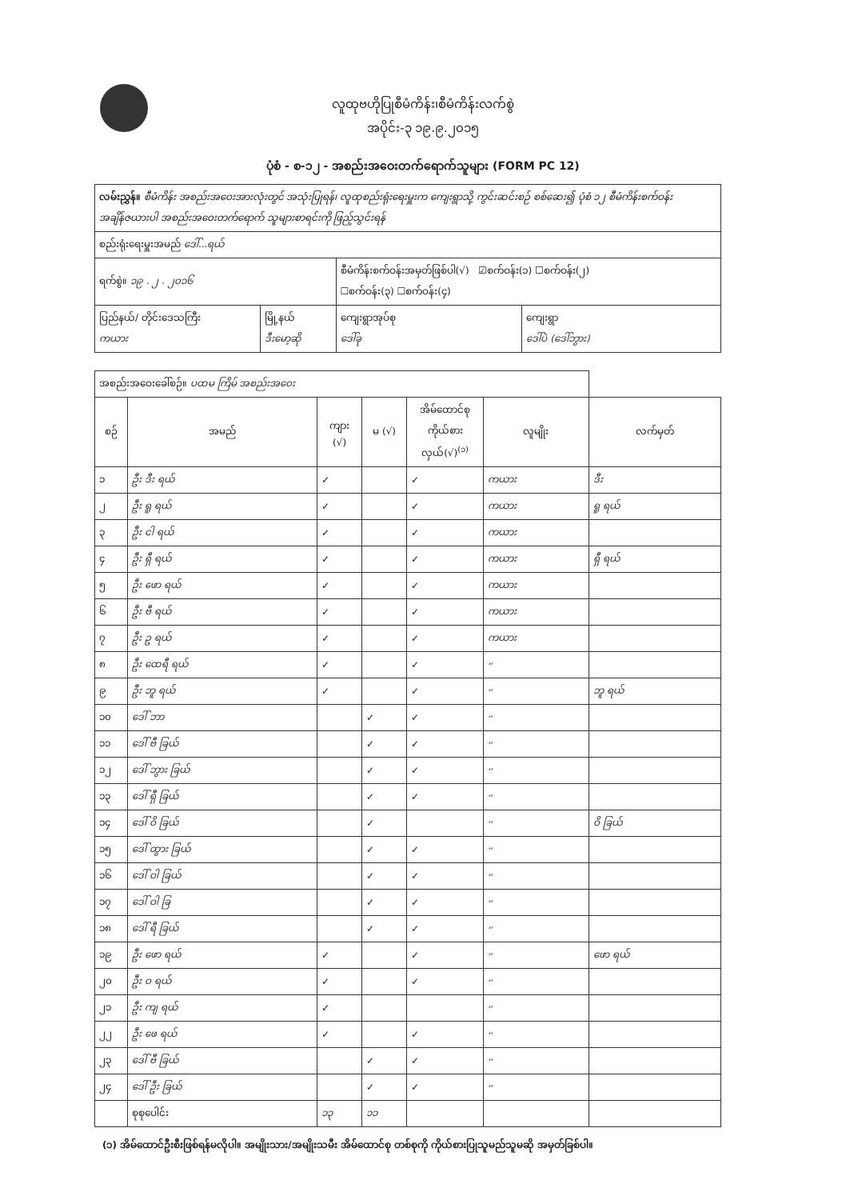လူထုဗဟိုပြုစီမံကိန်း၊စီမံကိန်းလက်စွဲ
အပိုင်း-၃ ၁၉.၉.၂၀၁၅
ပုံစံ - စ-၁၂ - အစည်းအဝေးတက်ရောက်သူများ (FORM PC 12)
| လမ်းညွှန်။ စီမံကိန်း အစည်းအဝေးအားလုံးတွင် အသုံးပြုရန်၊ လူထုစည်းရုံးရေးမှူးက ကျေးရွာသို့ ကွင်းဆင်းစဉ် စစ်ဆေး၍ ပုံစံ ၁၂ စီမံကိန်းစက်ဝန်းအချိန်ဇယားပါ အစည်းအဝေးတက်ရောက် သူများစာရင်းကို ဖြည့်သွင်းရန် | | | |
| စည်းရုံးရေးမှူးအမည် ဒေါ်...ရယ် | | | |
| ရက်စွဲ။ ၁၉ . ၂ . ၂၀၁၆ | | စီမံကိန်းစက်ဝန်းအမှတ်ဖြစ်ပါ(√) ☑စက်ဝန်း(၁) ☐စက်ဝန်း(၂) ☐စက်ဝန်း(၃) ☐စက်ဝန်း(၄) | |
| ပြည်နယ်/ တိုင်းဒေသကြီး ကယား | မြို့နယ် ဒီးမော့ဆို | ကျေးရွာအုပ်စု ဒေါ်ခု | ကျေးရွာ ဒေါ်ပဲ (ဒေါ်ဘွား) |
| အစည်းအဝေးခေါ်စဉ်။ ပထမ ကြိမ် အစည်းအဝေး | | | | | | |
| စဉ် | အမည် | ကျား (√) | မ (√) | အိမ်ထောင်စုကိုယ်စား လှယ်(√)<sup>(၁)</sup> | လူမျိုး | လက်မှတ် |
| ၁ | ဦး ဒီး ရယ် | ✓ | | ✓ | ကယား | ဒီး |
| ၂ | ဦး ရူ ရယ် | ✓ | | ✓ | ကယား | ရူ ရယ် |
| ၃ | ဦး ငါ ရယ် | ✓ | | ✓ | ကယား | |
| ၄ | ဦး ရှီ ရယ် | ✓ | | ✓ | ကယား | ရှီ ရယ် |
| ၅ | ဦး ဖော ရယ် | ✓ | | ✓ | ကယား | |
| ၆ | ဦး ဗီ ရယ် | ✓ | | ✓ | ကယား | |
| ၇ | ဦး ဥ ရယ် | ✓ | | ✓ | ကယား | |
| ၈ | ဦး ထေရီ ရယ် | ✓ | | ✓ | ״ | |
| ၉ | ဦး ဘူ ရယ် | ✓ | | ✓ | ״ | ဘူ ရယ် |
| ၁၀ | ဒေါ် ဘာ | | ✓ | ✓ | ״ | |
| ၁၁ | ဒေါ် ဗီ ခြယ် | | ✓ | ✓ | ״ | |
| ၁၂ | ဒေါ် ဘွား ခြယ် | | ✓ | ✓ | ״ | |
| ၁၃ | ဒေါ် ရှီ ခြယ် | | ✓ | ✓ | ״ | |
| ၁၄ | ဒေါ် ဝိ ခြယ် | | ✓ | | ״ | ဝိ ခြယ် |
| ၁၅ | ဒေါ် ထွား ခြယ် | | ✓ | ✓ | ״ | |
| ၁၆ | ဒေါ် ဝါ ခြယ် | | ✓ | ✓ | ״ | |
| ၁၇ | ဒေါ် ဝါ ခြ | | ✓ | ✓ | ״ | |
| ၁၈ | ဒေါ် ရီ ခြယ် | | ✓ | ✓ | ״ | |
| ၁၉ | ဦး ဖော ရယ် | ✓ | | ✓ | ״ | ဖော ရယ် |
| ၂၀ | ဦး ဝ ရယ် | ✓ | | ✓ | ״ | |
| ၂၁ | ဦး ကျ ရယ် | ✓ | | | ״ | |
| ၂၂ | ဦး ဖေ ရယ် | ✓ | | ✓ | ״ | |
| ၂၃ | ဒေါ် ဗီ ခြယ် | | ✓ | ✓ | ״ | |
| ၂၄ | ဒေါ် ဦး ခြယ် | | ✓ | ✓ | ״ | |
| | စုစုပေါင်း | ၁၃ | ၁၁ | | | |
(၁) အိမ်ထောင်ဦးစီးဖြစ်ရန်မလိုပါ။ အမျိုးသား/အမျိုးသမီး အိမ်ထောင်စု တစ်စုကို ကိုယ်စားပြုသူမည်သူမဆို အမှတ်ခြစ်ပါ။